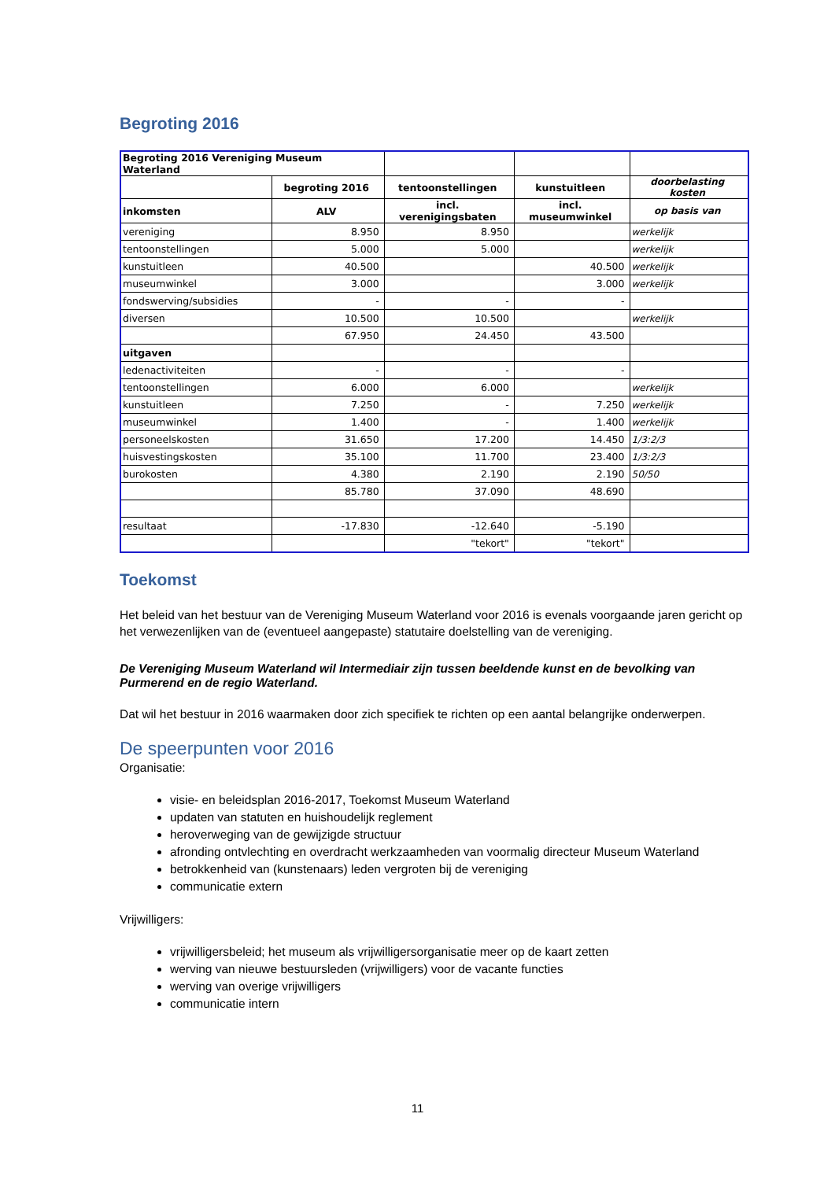Begroting 2016
| Begroting 2016 Vereniging Museum Waterland | | | | |
| | begroting 2016 | tentoonstellingen | kunstuitleen | doorbelasting kosten |
| inkomsten | ALV | incl. verenigingsbaten | incl. museumwinkel | op basis van |
| vereniging | 8.950 | 8.950 | | werkelijk |
| tentoonstellingen | 5.000 | 5.000 | | werkelijk |
| kunstuitleen | 40.500 | | 40.500 | werkelijk |
| museumwinkel | 3.000 | | 3.000 | werkelijk |
| fondswerving/subsidies | - | - | - | |
| diversen | 10.500 | 10.500 | | werkelijk |
| | 67.950 | 24.450 | 43.500 | |
| uitgaven | | | | |
| ledenactiviteiten | - | - | - | |
| tentoonstellingen | 6.000 | 6.000 | | werkelijk |
| kunstuitleen | 7.250 | - | 7.250 | werkelijk |
| museumwinkel | 1.400 | - | 1.400 | werkelijk |
| personeelskosten | 31.650 | 17.200 | 14.450 | 1/3:2/3 |
| huisvestingskosten | 35.100 | 11.700 | 23.400 | 1/3:2/3 |
| burokosten | 4.380 | 2.190 | 2.190 | 50/50 |
| | 85.780 | 37.090 | 48.690 | |
| resultaat | -17.830 | -12.640 | -5.190 | |
| | | "tekort" | "tekort" | |
Toekomst
Het beleid van het bestuur van de Vereniging Museum Waterland voor 2016 is evenals voorgaande jaren gericht op het verwezenlijken van de (eventueel aangepaste) statutaire doelstelling van de vereniging.
De Vereniging Museum Waterland wil Intermediair zijn tussen beeldende kunst en de bevolking van Purmerend en de regio Waterland.
Dat wil het bestuur in 2016 waarmaken door zich specifiek te richten op een aantal belangrijke onderwerpen.
De speerpunten voor 2016
Organisatie:
visie- en beleidsplan 2016-2017, Toekomst Museum Waterland
updaten van statuten en huishoudelijk reglement
heroverweging van de gewijzigde structuur
afronding ontvlechting en overdracht werkzaamheden van voormalig directeur Museum Waterland
betrokkenheid van (kunstenaars) leden vergroten bij de vereniging
communicatie extern
Vrijwilligers:
vrijwilligersbeleid; het museum als vrijwilligersorganisatie meer op de kaart zetten
werving van nieuwe bestuursleden (vrijwilligers) voor de vacante functies
werving van overige vrijwilligers
communicatie intern
11